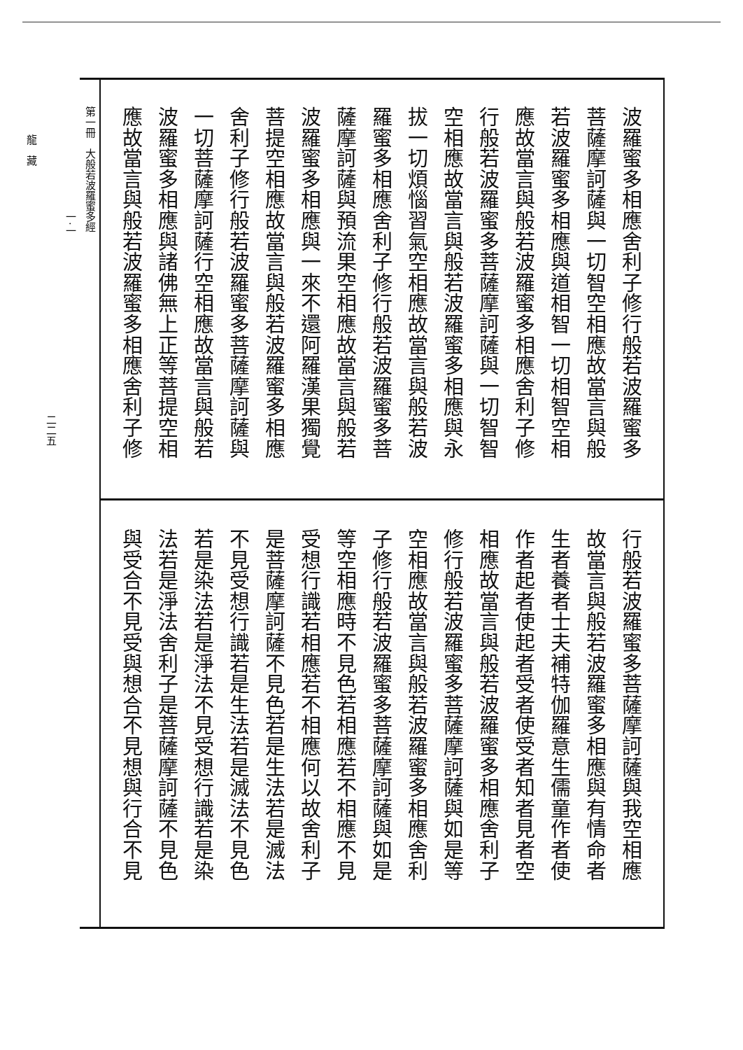波羅蜜多相應舍利子修行般若波羅蜜多
菩薩摩訶薩與一切智空相應故當言與般
若波羅蜜多相應與道相智一切相智空相
應故當言與般若波羅蜜多相應舍利子修
行般若波羅蜜多菩薩摩訶薩與一切智智
空相應故當言與般若波羅蜜多相應與永
拔一切煩惱習氣空相應故當言與般若波
羅蜜多相應舍利子修行般若波羅蜜多菩
薩摩訶薩與預流果空相應故當言與般若
波羅蜜多相應與一來不還阿羅漢果獨覺
菩提空相應故當言與般若波羅蜜多相應
舍利子修行般若波羅蜜多菩薩摩訶薩與
一切菩薩摩訶薩行空相應故當言與般若
波羅蜜多相應與諸佛無上正等菩提空相
應故當言與般若波羅蜜多相應舍利子修
行般若波羅蜜多菩薩摩訶薩與我空相應
故當言與般若波羅蜜多相應與有情命者
生者養者士夫補特伽羅意生儒童作者使
作者起者使起者受者使受者知者見者空
相應故當言與般若波羅蜜多相應舍利子
修行般若波羅蜜多菩薩摩訶薩與如是等
空相應故當言與般若波羅蜜多相應舍利
子修行般若波羅蜜多菩薩摩訶薩與如是
等空相應時不見色若相應若不相應不見
受想行識若相應若不相應何以故舍利子
是菩薩摩訶薩不見色若是生法若是滅法
不見受想行識若是生法若是滅法不見色
若是染法若是淨法不見受想行識若是染
法若是淨法舍利子是菩薩摩訶薩不見色
與受合不見受與想合不見想與行合不見
第一冊　大般若波羅蜜多經
一·一
二二五
龍　藏